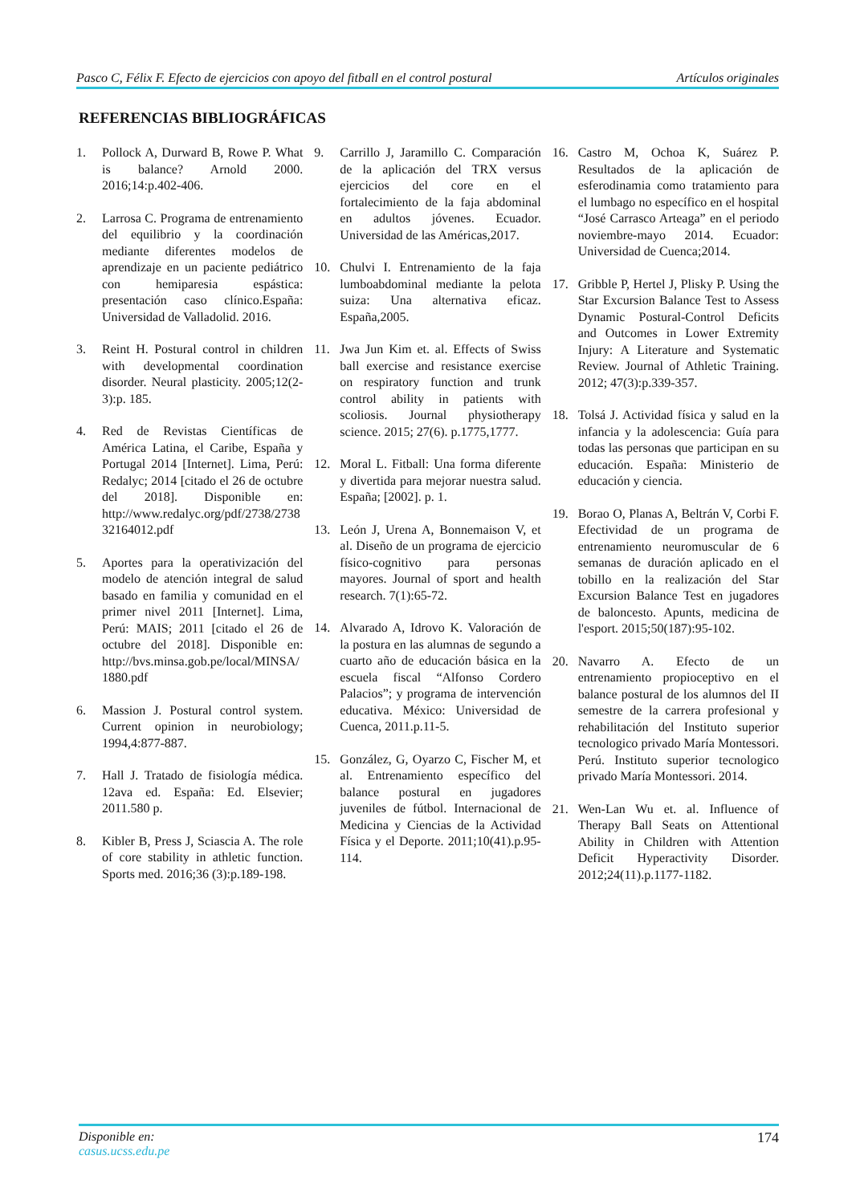Pasco C, Félix F. Efecto de ejercicios con apoyo del fitball en el control postural Artículos originales
REFERENCIAS BIBLIOGRÁFICAS
1. Pollock A, Durward B, Rowe P. What is balance? Arnold 2000. 2016;14:p.402-406.
2. Larrosa C. Programa de entrenamiento del equilibrio y la coordinación mediante diferentes modelos de aprendizaje en un paciente pediátrico con hemiparesia espástica: presentación caso clínico.España: Universidad de Valladolid. 2016.
3. Reint H. Postural control in children with developmental coordination disorder. Neural plasticity. 2005;12(2-3):p. 185.
4. Red de Revistas Científicas de América Latina, el Caribe, España y Portugal 2014 [Internet]. Lima, Perú: Redalyc; 2014 [citado el 26 de octubre del 2018]. Disponible en: http://www.redalyc.org/pdf/2738/273832164012.pdf
5. Aportes para la operativización del modelo de atención integral de salud basado en familia y comunidad en el primer nivel 2011 [Internet]. Lima, Perú: MAIS; 2011 [citado el 26 de octubre del 2018]. Disponible en: http://bvs.minsa.gob.pe/local/MINSA/1880.pdf
6. Massion J. Postural control system. Current opinion in neurobiology; 1994,4:877-887.
7. Hall J. Tratado de fisiología médica. 12ava ed. España: Ed. Elsevier; 2011.580 p.
8. Kibler B, Press J, Sciascia A. The role of core stability in athletic function. Sports med. 2016;36 (3):p.189-198.
9. Carrillo J, Jaramillo C. Comparación de la aplicación del TRX versus ejercicios del core en el fortalecimiento de la faja abdominal en adultos jóvenes. Ecuador. Universidad de las Américas,2017.
10. Chulvi I. Entrenamiento de la faja lumboabdominal mediante la pelota suiza: Una alternativa eficaz. España,2005.
11. Jwa Jun Kim et. al. Effects of Swiss ball exercise and resistance exercise on respiratory function and trunk control ability in patients with scoliosis. Journal physiotherapy science. 2015; 27(6). p.1775,1777.
12. Moral L. Fitball: Una forma diferente y divertida para mejorar nuestra salud. España; [2002]. p. 1.
13. León J, Urena A, Bonnemaison V, et al. Diseño de un programa de ejercicio físico-cognitivo para personas mayores. Journal of sport and health research. 7(1):65-72.
14. Alvarado A, Idrovo K. Valoración de la postura en las alumnas de segundo a cuarto año de educación básica en la escuela fiscal “Alfonso Cordero Palacios”; y programa de intervención educativa. México: Universidad de Cuenca, 2011.p.11-5.
15. González, G, Oyarzo C, Fischer M, et al. Entrenamiento específico del balance postural en jugadores juveniles de fútbol. Internacional de Medicina y Ciencias de la Actividad Física y el Deporte. 2011;10(41).p.95-114.
16. Castro M, Ochoa K, Suárez P. Resultados de la aplicación de esferodinamia como tratamiento para el lumbago no específico en el hospital “José Carrasco Arteaga” en el periodo noviembre-mayo 2014. Ecuador: Universidad de Cuenca;2014.
17. Gribble P, Hertel J, Plisky P. Using the Star Excursion Balance Test to Assess Dynamic Postural-Control Deficits and Outcomes in Lower Extremity Injury: A Literature and Systematic Review. Journal of Athletic Training. 2012; 47(3):p.339-357.
18. Tolsá J. Actividad física y salud en la infancia y la adolescencia: Guía para todas las personas que participan en su educación. España: Ministerio de educación y ciencia.
19. Borao O, Planas A, Beltrán V, Corbi F. Efectividad de un programa de entrenamiento neuromuscular de 6 semanas de duración aplicado en el tobillo en la realización del Star Excursion Balance Test en jugadores de baloncesto. Apunts, medicina de l'esport. 2015;50(187):95-102.
20. Navarro A. Efecto de un entrenamiento propioceptivo en el balance postural de los alumnos del II semestre de la carrera profesional y rehabilitación del Instituto superior tecnologico privado María Montessori. Perú. Instituto superior tecnologico privado María Montessori. 2014.
21. Wen-Lan Wu et. al. Influence of Therapy Ball Seats on Attentional Ability in Children with Attention Deficit Hyperactivity Disorder. 2012;24(11).p.1177-1182.
Disponible en:
casus.ucss.edu.pe
174